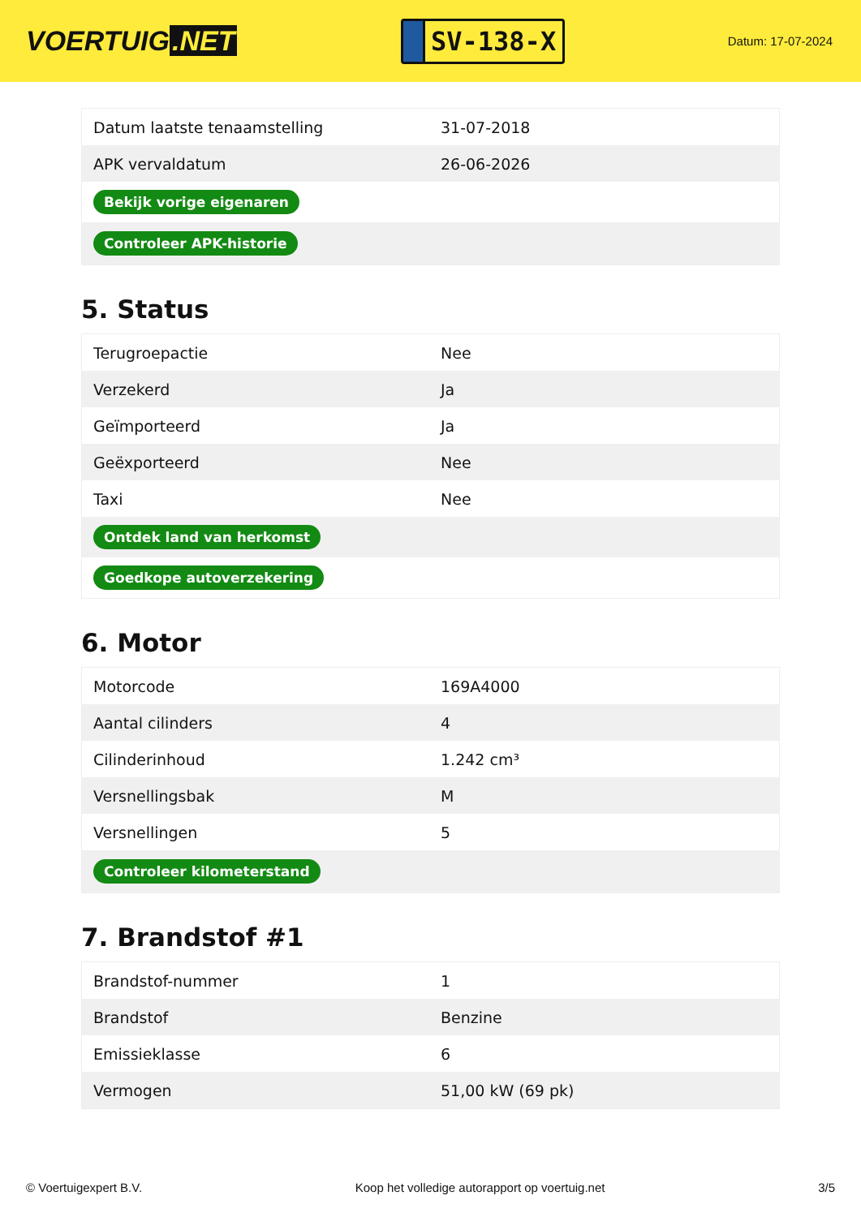VOERTUIG.NET
SV-138-X
Datum: 17-07-2024
| Datum laatste tenaamstelling | 31-07-2018 |
| APK vervaldatum | 26-06-2026 |
| Bekijk vorige eigenaren | |
| Controleer APK-historie | |
5. Status
| Terugroepactie | Nee |
| Verzekerd | Ja |
| Geïmporteerd | Ja |
| Geëxporteerd | Nee |
| Taxi | Nee |
| Ontdek land van herkomst | |
| Goedkope autoverzekering | |
6. Motor
| Motorcode | 169A4000 |
| Aantal cilinders | 4 |
| Cilinderinhoud | 1.242 cm³ |
| Versnellingsbak | M |
| Versnellingen | 5 |
| Controleer kilometerstand | |
7. Brandstof #1
| Brandstof-nummer | 1 |
| Brandstof | Benzine |
| Emissieklasse | 6 |
| Vermogen | 51,00 kW (69 pk) |
© Voertuigexpert B.V. Koop het volledige autorapport op voertuig.net 3/5